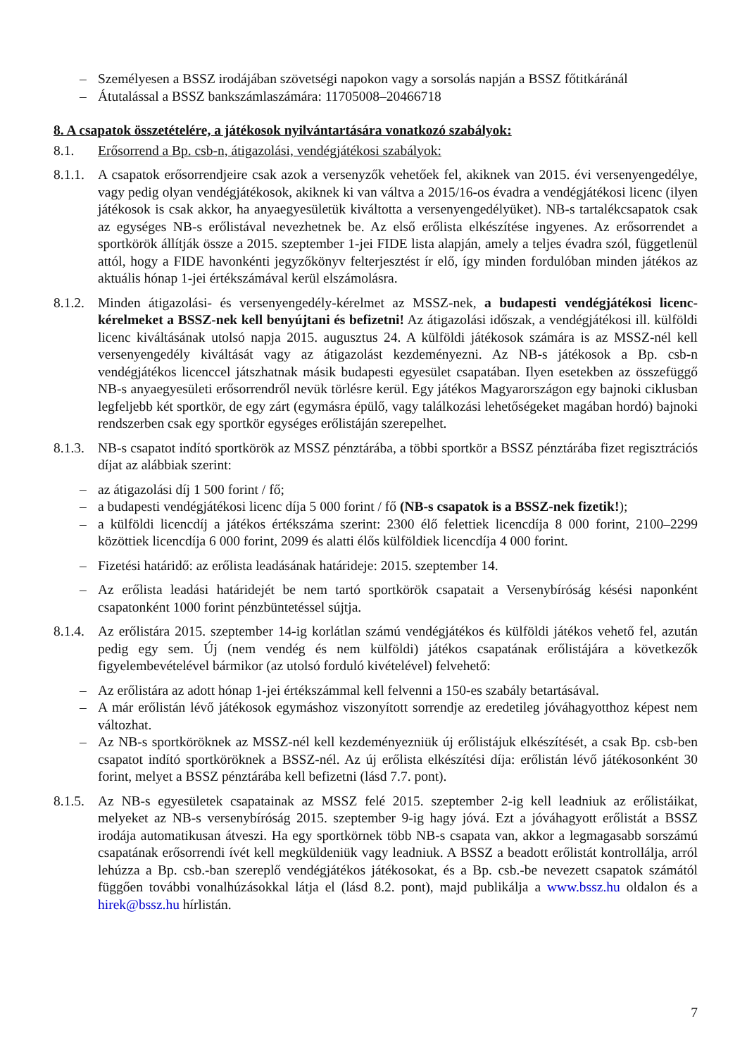– Személyesen a BSSZ irodájában szövetségi napokon vagy a sorsolás napján a BSSZ főtitkáránál
– Átutalással a BSSZ bankszámlaszámára: 11705008–20466718
8. A csapatok összetételére, a játékosok nyilvántartására vonatkozó szabályok:
8.1. Erősorrend a Bp. csb-n, átigazolási, vendégjátékosi szabályok:
8.1.1. A csapatok erősorrendjeire csak azok a versenyzők vehetőek fel, akiknek van 2015. évi versenyengedélye, vagy pedig olyan vendégjátékosok, akiknek ki van váltva a 2015/16-os évadra a vendégjátékosi licenc (ilyen játékosok is csak akkor, ha anyaegyesületük kiváltotta a versenyengedélyüket). NB-s tartalékcsapatok csak az egységes NB-s erőlistával nevezhetnek be. Az első erőlista elkészítése ingyenes. Az erősorrendet a sportkörök állítják össze a 2015. szeptember 1-jei FIDE lista alapján, amely a teljes évadra szól, függetlenül attól, hogy a FIDE havonkénti jegyzőkönyv felterjesztést ír elő, így minden fordulóban minden játékos az aktuális hónap 1-jei értékszámával kerül elszámolásra.
8.1.2. Minden átigazolási- és versenyengedély-kérelmet az MSSZ-nek, a budapesti vendégjátékosi licenc-kérelmeket a BSSZ-nek kell benyújtani és befizetni! Az átigazolási időszak, a vendégjátékosi ill. külföldi licenc kiváltásának utolsó napja 2015. augusztus 24. A külföldi játékosok számára is az MSSZ-nél kell versenyengedély kiváltását vagy az átigazolást kezdeményezni. Az NB-s játékosok a Bp. csb-n vendégjátékos licenccel játszhatnak másik budapesti egyesület csapatában. Ilyen esetekben az összefüggő NB-s anyaegyesületi erősorrendről nevük törlésre kerül. Egy játékos Magyarországon egy bajnoki ciklusban legfeljebb két sportkör, de egy zárt (egymásra épülő, vagy találkozási lehetőségeket magában hordó) bajnoki rendszerben csak egy sportkör egységes erőlistáján szerepelhet.
8.1.3. NB-s csapatot indító sportkörök az MSSZ pénztárába, a többi sportkör a BSSZ pénztárába fizet regisztrációs díjat az alábbiak szerint:
– az átigazolási díj 1 500 forint / fő;
– a budapesti vendégjátékosi licenc díja 5 000 forint / fő (NB-s csapatok is a BSSZ-nek fizetik!);
– a külföldi licencdíj a játékos értékszáma szerint: 2300 élő felettiek licencdíja 8 000 forint, 2100–2299 közöttiek licencdíja 6 000 forint, 2099 és alatti élős külföldiek licencdíja 4 000 forint.
– Fizetési határidő: az erőlista leadásának határideje: 2015. szeptember 14.
– Az erőlista leadási határidejét be nem tartó sportkörök csapatait a Versenybíróság késési naponként csapatonként 1000 forint pénzbüntetéssel sújtja.
8.1.4. Az erőlistára 2015. szeptember 14-ig korlátlan számú vendégjátékos és külföldi játékos vehető fel, azután pedig egy sem. Új (nem vendég és nem külföldi) játékos csapatának erőlistájára a következők figyelembevételével bármikor (az utolsó forduló kivételével) felvehető:
– Az erőlistára az adott hónap 1-jei értékszámmal kell felvenni a 150-es szabály betartásával.
– A már erőlistán lévő játékosok egymáshoz viszonyított sorrendje az eredetileg jóváhagyotthoz képest nem változhat.
– Az NB-s sportköröknek az MSSZ-nél kell kezdeményezniük új erőlistájuk elkészítését, a csak Bp. csb-ben csapatot indító sportköröknek a BSSZ-nél. Az új erőlista elkészítési díja: erőlistán lévő játékosonként 30 forint, melyet a BSSZ pénztárába kell befizetni (lásd 7.7. pont).
8.1.5. Az NB-s egyesületek csapatainak az MSSZ felé 2015. szeptember 2-ig kell leadniuk az erőlistáikat, melyeket az NB-s versenybíróság 2015. szeptember 9-ig hagy jóvá. Ezt a jóváhagyott erőlistát a BSSZ irodája automatikusan átveszi. Ha egy sportkörnek több NB-s csapata van, akkor a legmagasabb sorszámú csapatának erősorrendi ívét kell megküldeniük vagy leadniuk. A BSSZ a beadott erőlistát kontrollálja, arról lehúzza a Bp. csb.-ban szereplő vendégjátékos játékosokat, és a Bp. csb.-be nevezett csapatok számától függően további vonalhúzásokkal látja el (lásd 8.2. pont), majd publikálja a www.bssz.hu oldalon és a hirek@bssz.hu hírlistán.
7